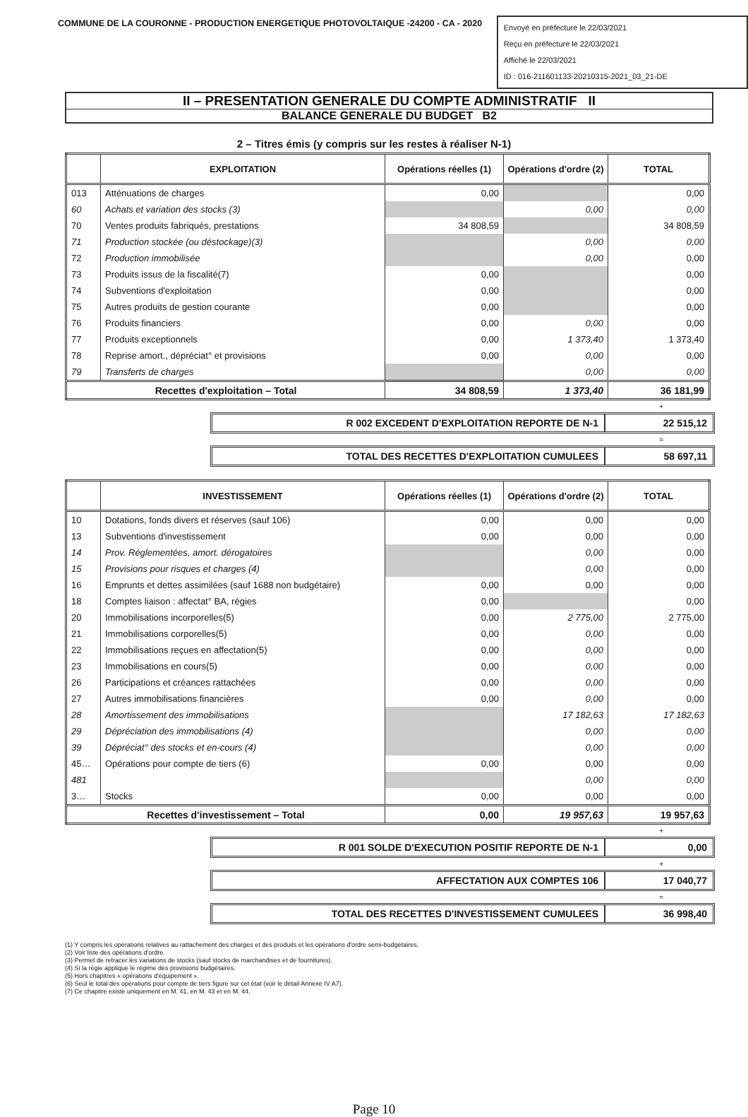COMMUNE DE LA COURONNE - PRODUCTION ENERGETIQUE PHOTOVOLTAIQUE -24200 - CA - 2020
Envoyé en préfecture le 22/03/2021
Reçu en préfecture le 22/03/2021
Affiché le 22/03/2021
ID : 016-211601133-20210315-2021_03_21-DE
II – PRESENTATION GENERALE DU COMPTE ADMINISTRATIF II
BALANCE GENERALE DU BUDGET B2
2 – Titres émis (y compris sur les restes à réaliser N-1)
| | EXPLOITATION | Opérations réelles (1) | Opérations d'ordre (2) | TOTAL |
| --- | --- | --- | --- | --- |
| 013 | Atténuations de charges | 0,00 | | 0,00 |
| 60 | Achats et variation des stocks (3) | | 0,00 | 0,00 |
| 70 | Ventes produits fabriqués, prestations | 34 808,59 | | 34 808,59 |
| 71 | Production stockée (ou déstockage)(3) | | 0,00 | 0,00 |
| 72 | Production immobilisée | | 0,00 | 0,00 |
| 73 | Produits issus de la fiscalité(7) | 0,00 | | 0,00 |
| 74 | Subventions d'exploitation | 0,00 | | 0,00 |
| 75 | Autres produits de gestion courante | 0,00 | | 0,00 |
| 76 | Produits financiers | 0,00 | 0,00 | 0,00 |
| 77 | Produits exceptionnels | 0,00 | 1 373,40 | 1 373,40 |
| 78 | Reprise amort., dépréciat° et provisions | 0,00 | 0,00 | 0,00 |
| 79 | Transferts de charges | | 0,00 | 0,00 |
| Recettes d'exploitation – Total | | 34 808,59 | 1 373,40 | 36 181,99 |
+
R 002 EXCEDENT D'EXPLOITATION REPORTE DE N-1
22 515,12
=
TOTAL DES RECETTES D'EXPLOITATION CUMULEES
58 697,11
| | INVESTISSEMENT | Opérations réelles (1) | Opérations d'ordre (2) | TOTAL |
| --- | --- | --- | --- | --- |
| 10 | Dotations, fonds divers et réserves (sauf 106) | 0,00 | 0,00 | 0,00 |
| 13 | Subventions d'investissement | 0,00 | 0,00 | 0,00 |
| 14 | Prov. Réglementées, amort. dérogatoires | | 0,00 | 0,00 |
| 15 | Provisions pour risques et charges (4) | | 0,00 | 0,00 |
| 16 | Emprunts et dettes assimilées (sauf 1688 non budgétaire) | 0,00 | 0,00 | 0,00 |
| 18 | Comptes liaison : affectat° BA, régies | 0,00 | | 0,00 |
| 20 | Immobilisations incorporelles(5) | 0,00 | 2 775,00 | 2 775,00 |
| 21 | Immobilisations corporelles(5) | 0,00 | 0,00 | 0,00 |
| 22 | Immobilisations reçues en affectation(5) | 0,00 | 0,00 | 0,00 |
| 23 | Immobilisations en cours(5) | 0,00 | 0,00 | 0,00 |
| 26 | Participations et créances rattachées | 0,00 | 0,00 | 0,00 |
| 27 | Autres immobilisations financières | 0,00 | 0,00 | 0,00 |
| 28 | Amortissement des immobilisations | | 17 182,63 | 17 182,63 |
| 29 | Dépréciation des immobilisations (4) | | 0,00 | 0,00 |
| 39 | Dépréciat° des stocks et en-cours (4) | | 0,00 | 0,00 |
| 45… | Opérations pour compte de tiers (6) | 0,00 | 0,00 | 0,00 |
| 481 | | | 0,00 | 0,00 |
| 3… | Stocks | 0,00 | 0,00 | 0,00 |
| Recettes d'investissement – Total | | 0,00 | 19 957,63 | 19 957,63 |
+
R 001 SOLDE D'EXECUTION POSITIF REPORTE DE N-1
0,00
+
AFFECTATION AUX COMPTES 106 17 040,77
=
TOTAL DES RECETTES D'INVESTISSEMENT CUMULEES
36 998,40
(1) Y compris les opérations relatives au rattachement des charges et des produits et les opérations d'ordre semi-budgétaires.
(2) Voir liste des opérations d'ordre.
(3) Permet de retracer les variations de stocks (sauf stocks de marchandises et de fournitures).
(4) Si la régie applique le régime des provisions budgétaires.
(5) Hors chapitres « opérations d'équipement ».
(6) Seul le total des opérations pour compte de tiers figure sur cet état (voir le détail Annexe IV A7).
(7) Ce chapitre existe uniquement en M. 41, en M. 43 et en M. 44.
Page 10